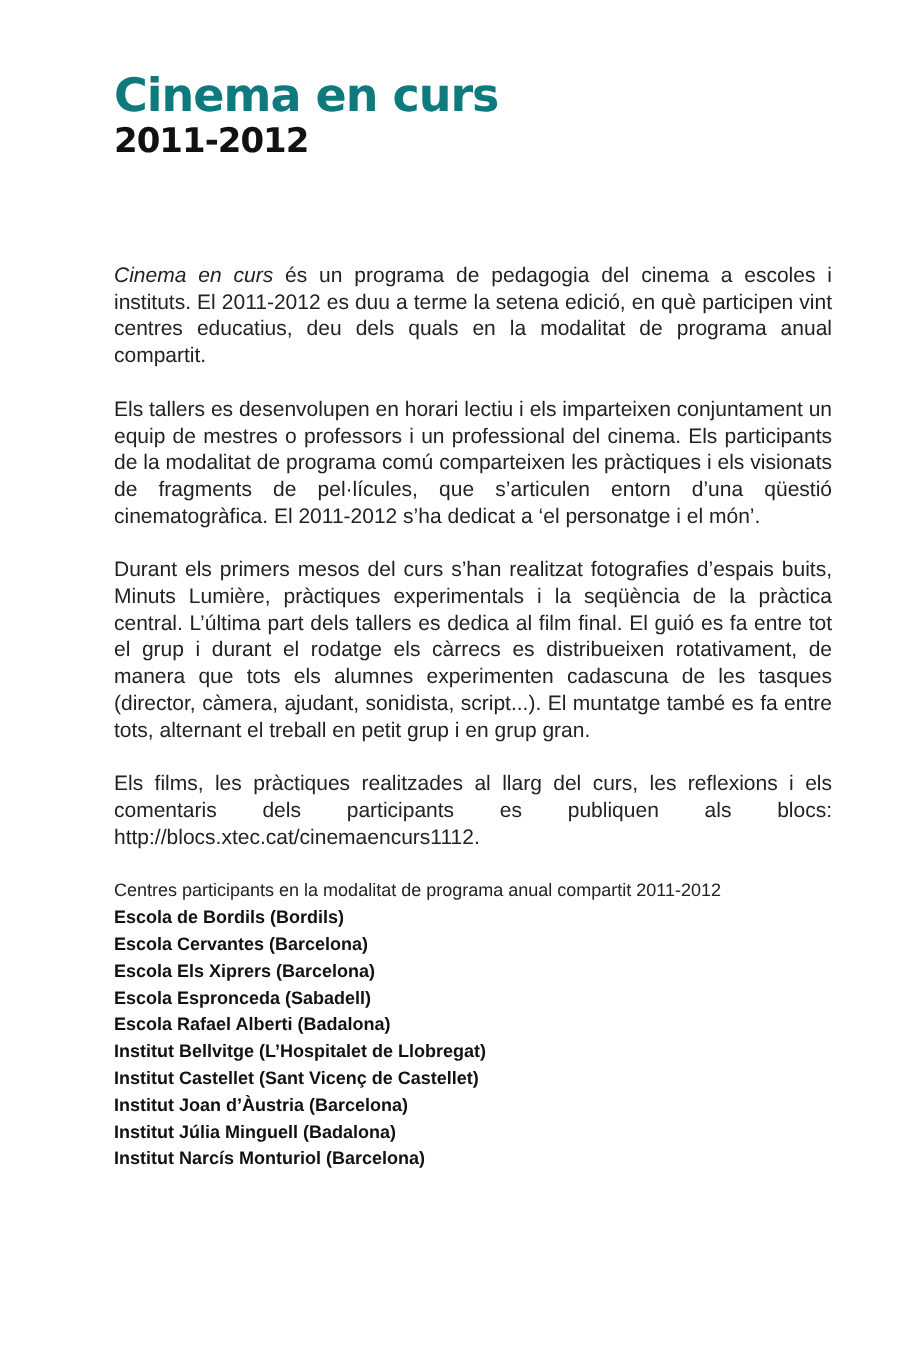Cinema en curs
2011-2012
Cinema en curs és un programa de pedagogia del cinema a escoles i instituts. El 2011-2012 es duu a terme la setena edició, en què participen vint centres educatius, deu dels quals en la modalitat de programa anual compartit.
Els tallers es desenvolupen en horari lectiu i els imparteixen conjuntament un equip de mestres o professors i un professional del cinema. Els participants de la modalitat de programa comú comparteixen les pràctiques i els visionats de fragments de pel·lícules, que s’articulen entorn d’una qüestió cinematogràfica. El 2011-2012 s’ha dedicat a ‘el personatge i el món’.
Durant els primers mesos del curs s’han realitzat fotografies d’espais buits, Minuts Lumière, pràctiques experimentals i la seqüència de la pràctica central. L’última part dels tallers es dedica al film final. El guió es fa entre tot el grup i durant el rodatge els càrrecs es distribueixen rotativament, de manera que tots els alumnes experimenten cadascuna de les tasques (director, càmera, ajudant, sonidista, script...). El muntatge també es fa entre tots, alternant el treball en petit grup i en grup gran.
Els films, les pràctiques realitzades al llarg del curs, les reflexions i els comentaris dels participants es publiquen als blocs: http://blocs.xtec.cat/cinemaencurs1112.
Centres participants en la modalitat de programa anual compartit 2011-2012
Escola de Bordils (Bordils)
Escola Cervantes (Barcelona)
Escola Els Xiprers (Barcelona)
Escola Espronceda (Sabadell)
Escola Rafael Alberti (Badalona)
Institut Bellvitge (L’Hospitalet de Llobregat)
Institut Castellet (Sant Vicenç de Castellet)
Institut Joan d’Àustria (Barcelona)
Institut Júlia Minguell (Badalona)
Institut Narcís Monturiol (Barcelona)